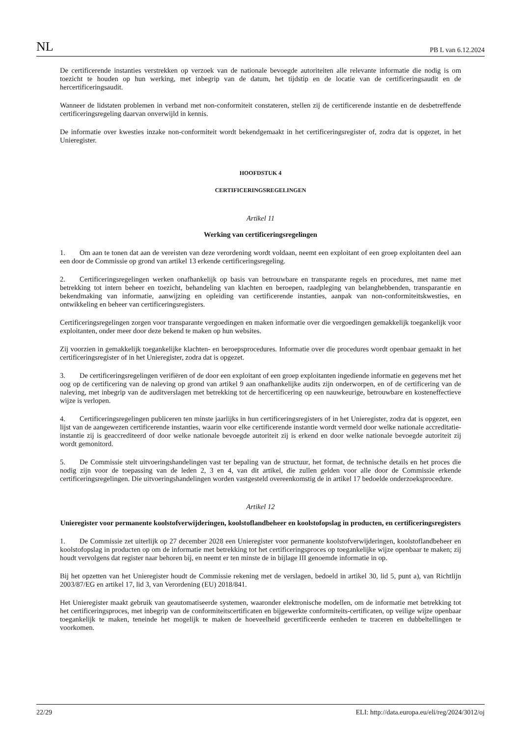NL PB L van 6.12.2024
De certificerende instanties verstrekken op verzoek van de nationale bevoegde autoriteiten alle relevante informatie die nodig is om toezicht te houden op hun werking, met inbegrip van de datum, het tijdstip en de locatie van de certificeringsaudit en de hercertificeringsaudit.
Wanneer de lidstaten problemen in verband met non-conformiteit constateren, stellen zij de certificerende instantie en de desbetreffende certificeringsregeling daarvan onverwijld in kennis.
De informatie over kwesties inzake non-conformiteit wordt bekendgemaakt in het certificeringsregister of, zodra dat is opgezet, in het Unieregister.
HOOFDSTUK 4
CERTIFICERINGSREGELINGEN
Artikel 11
Werking van certificeringsregelingen
1. Om aan te tonen dat aan de vereisten van deze verordening wordt voldaan, neemt een exploitant of een groep exploitanten deel aan een door de Commissie op grond van artikel 13 erkende certificeringsregeling.
2. Certificeringsregelingen werken onafhankelijk op basis van betrouwbare en transparante regels en procedures, met name met betrekking tot intern beheer en toezicht, behandeling van klachten en beroepen, raadpleging van belanghebbenden, transparantie en bekendmaking van informatie, aanwijzing en opleiding van certificerende instanties, aanpak van non-conformiteitskwesties, en ontwikkeling en beheer van certificeringsregisters.
Certificeringsregelingen zorgen voor transparante vergoedingen en maken informatie over die vergoedingen gemakkelijk toegankelijk voor exploitanten, onder meer door deze bekend te maken op hun websites.
Zij voorzien in gemakkelijk toegankelijke klachten- en beroepsprocedures. Informatie over die procedures wordt openbaar gemaakt in het certificeringsregister of in het Unieregister, zodra dat is opgezet.
3. De certificeringsregelingen verifiëren of de door een exploitant of een groep exploitanten ingediende informatie en gegevens met het oog op de certificering van de naleving op grond van artikel 9 aan onafhankelijke audits zijn onderworpen, en of de certificering van de naleving, met inbegrip van de auditverslagen met betrekking tot de hercertificering op een nauwkeurige, betrouwbare en kosteneffectieve wijze is verlopen.
4. Certificeringsregelingen publiceren ten minste jaarlijks in hun certificeringsregisters of in het Unieregister, zodra dat is opgezet, een lijst van de aangewezen certificerende instanties, waarin voor elke certificerende instantie wordt vermeld door welke nationale accreditatie-instantie zij is geaccrediteerd of door welke nationale bevoegde autoriteit zij is erkend en door welke nationale bevoegde autoriteit zij wordt gemonitord.
5. De Commissie stelt uitvoeringshandelingen vast ter bepaling van de structuur, het format, de technische details en het proces die nodig zijn voor de toepassing van de leden 2, 3 en 4, van dit artikel, die zullen gelden voor alle door de Commissie erkende certificeringsregelingen. Die uitvoeringshandelingen worden vastgesteld overeenkomstig de in artikel 17 bedoelde onderzoeksprocedure.
Artikel 12
Unieregister voor permanente koolstofverwijderingen, koolstoflandbeheer en koolstofopslag in producten, en certificeringsregisters
1. De Commissie zet uiterlijk op 27 december 2028 een Unieregister voor permanente koolstofverwijderingen, koolstoflandbeheer en koolstofopslag in producten op om de informatie met betrekking tot het certificeringsproces op toegankelijke wijze openbaar te maken; zij houdt vervolgens dat register naar behoren bij, en neemt er ten minste de in bijlage III genoemde informatie in op.
Bij het opzetten van het Unieregister houdt de Commissie rekening met de verslagen, bedoeld in artikel 30, lid 5, punt a), van Richtlijn 2003/87/EG en artikel 17, lid 3, van Verordening (EU) 2018/841.
Het Unieregister maakt gebruik van geautomatiseerde systemen, waaronder elektronische modellen, om de informatie met betrekking tot het certificeringsproces, met inbegrip van de conformiteitscertificaten en bijgewerkte conformiteits-certificaten, op veilige wijze openbaar toegankelijk te maken, teneinde het mogelijk te maken de hoeveelheid gecertificeerde eenheden te traceren en dubbeltellingen te voorkomen.
22/29 ELI: http://data.europa.eu/eli/reg/2024/3012/oj